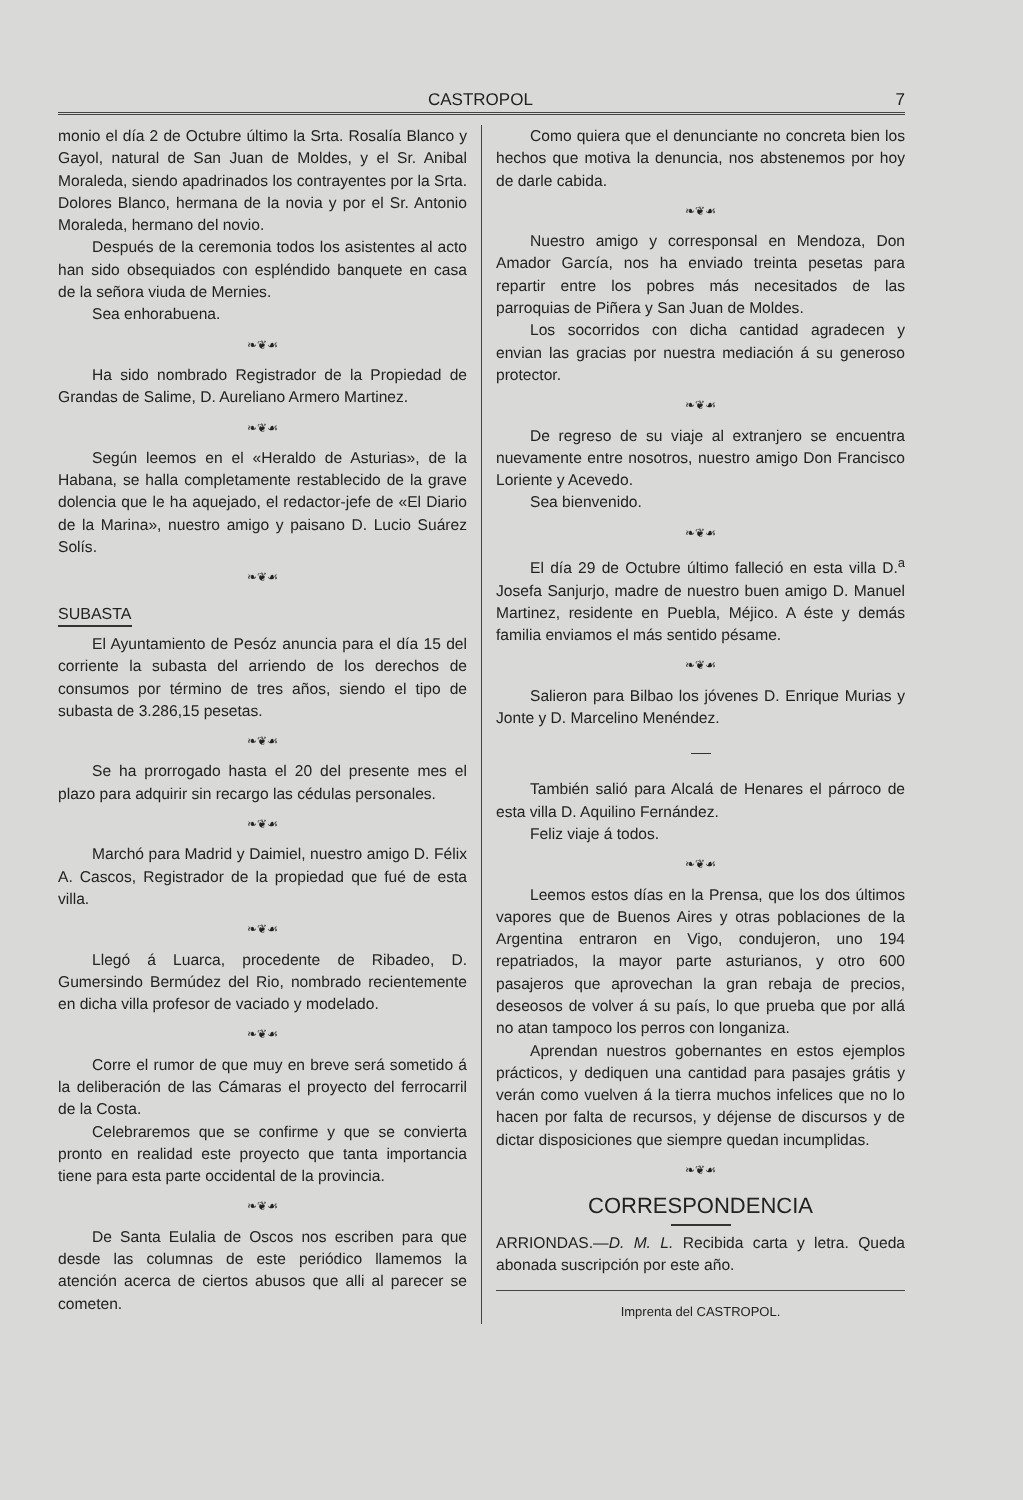CASTROPOL 7
monio el día 2 de Octubre último la Srta. Rosalía Blanco y Gayol, natural de San Juan de Moldes, y el Sr. Anibal Moraleda, siendo apadrinados los contrayentes por la Srta. Dolores Blanco, hermana de la novia y por el Sr. Antonio Moraleda, hermano del novio.
Después de la ceremonia todos los asistentes al acto han sido obsequiados con espléndido banquete en casa de la señora viuda de Mernies.
Sea enhorabuena.
❧❦☙
Ha sido nombrado Registrador de la Propiedad de Grandas de Salime, D. Aureliano Armero Martinez.
❧❦☙
Según leemos en el «Heraldo de Asturias», de la Habana, se halla completamente restablecido de la grave dolencia que le ha aquejado, el redactor-jefe de «El Diario de la Marina», nuestro amigo y paisano D. Lucio Suárez Solís.
❧❦☙
SUBASTA
El Ayuntamiento de Pesóz anuncia para el día 15 del corriente la subasta del arriendo de los derechos de consumos por término de tres años, siendo el tipo de subasta de 3.286,15 pesetas.
❧❦☙
Se ha prorrogado hasta el 20 del presente mes el plazo para adquirir sin recargo las cédulas personales.
❧❦☙
Marchó para Madrid y Daimiel, nuestro amigo D. Félix A. Cascos, Registrador de la propiedad que fué de esta villa.
❧❦☙
Llegó á Luarca, procedente de Ribadeo, D. Gumersindo Bermúdez del Rio, nombrado recientemente en dicha villa profesor de vaciado y modelado.
❧❦☙
Corre el rumor de que muy en breve será sometido á la deliberación de las Cámaras el proyecto del ferrocarril de la Costa.
Celebraremos que se confirme y que se convierta pronto en realidad este proyecto que tanta importancia tiene para esta parte occidental de la provincia.
❧❦☙
De Santa Eulalia de Oscos nos escriben para que desde las columnas de este periódico llamemos la atención acerca de ciertos abusos que alli al parecer se cometen.
Como quiera que el denunciante no concreta bien los hechos que motiva la denuncia, nos abstenemos por hoy de darle cabida.
❧❦☙
Nuestro amigo y corresponsal en Mendoza, Don Amador García, nos ha enviado treinta pesetas para repartir entre los pobres más necesitados de las parroquias de Piñera y San Juan de Moldes.
Los socorridos con dicha cantidad agradecen y envian las gracias por nuestra mediación á su generoso protector.
❧❦☙
De regreso de su viaje al extranjero se encuentra nuevamente entre nosotros, nuestro amigo Don Francisco Loriente y Acevedo.
Sea bienvenido.
❧❦☙
El día 29 de Octubre último falleció en esta villa D.<sup>a</sup> Josefa Sanjurjo, madre de nuestro buen amigo D. Manuel Martinez, residente en Puebla, Méjico. A éste y demás familia enviamos el más sentido pésame.
❧❦☙
Salieron para Bilbao los jóvenes D. Enrique Murias y Jonte y D. Marcelino Menéndez.
También salió para Alcalá de Henares el párroco de esta villa D. Aquilino Fernández.
Feliz viaje á todos.
❧❦☙
Leemos estos días en la Prensa, que los dos últimos vapores que de Buenos Aires y otras poblaciones de la Argentina entraron en Vigo, condujeron, uno 194 repatriados, la mayor parte asturianos, y otro 600 pasajeros que aprovechan la gran rebaja de precios, deseosos de volver á su país, lo que prueba que por allá no atan tampoco los perros con longaniza.
Aprendan nuestros gobernantes en estos ejemplos prácticos, y dediquen una cantidad para pasajes grátis y verán como vuelven á la tierra muchos infelices que no lo hacen por falta de recursos, y déjense de discursos y de dictar disposiciones que siempre quedan incumplidas.
❧❦☙
CORRESPONDENCIA
ARRIONDAS.—D. M. L. Recibida carta y letra. Queda abonada suscripción por este año.
Imprenta del CASTROPOL.